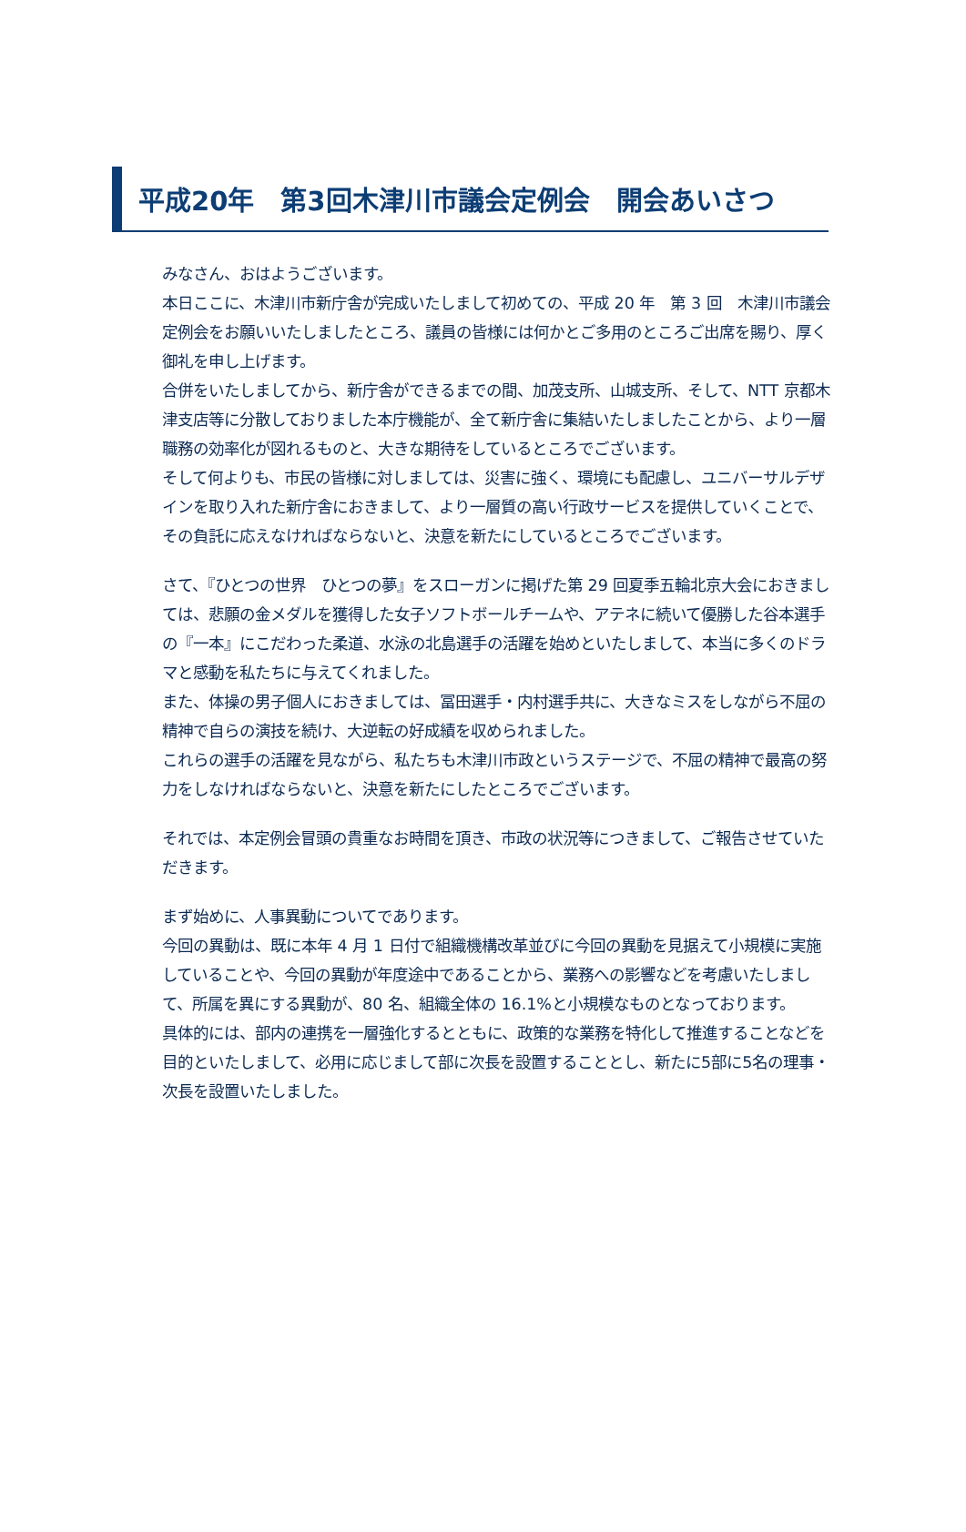平成20年　第3回木津川市議会定例会　開会あいさつ
みなさん、おはようございます。
本日ここに、木津川市新庁舎が完成いたしまして初めての、平成 20 年　第 3 回　木津川市議会定例会をお願いいたしましたところ、議員の皆様には何かとご多用のところご出席を賜り、厚く御礼を申し上げます。
合併をいたしましてから、新庁舎ができるまでの間、加茂支所、山城支所、そして、NTT 京都木津支店等に分散しておりました本庁機能が、全て新庁舎に集結いたしましたことから、より一層職務の効率化が図れるものと、大きな期待をしているところでございます。
そして何よりも、市民の皆様に対しましては、災害に強く、環境にも配慮し、ユニバーサルデザインを取り入れた新庁舎におきまして、より一層質の高い行政サービスを提供していくことで、その負託に応えなければならないと、決意を新たにしているところでございます。
さて、『ひとつの世界　ひとつの夢』をスローガンに掲げた第 29 回夏季五輪北京大会におきましては、悲願の金メダルを獲得した女子ソフトボールチームや、アテネに続いて優勝した谷本選手の『一本』にこだわった柔道、水泳の北島選手の活躍を始めといたしまして、本当に多くのドラマと感動を私たちに与えてくれました。
また、体操の男子個人におきましては、冨田選手・内村選手共に、大きなミスをしながら不屈の精神で自らの演技を続け、大逆転の好成績を収められました。
これらの選手の活躍を見ながら、私たちも木津川市政というステージで、不屈の精神で最高の努力をしなければならないと、決意を新たにしたところでございます。
それでは、本定例会冒頭の貴重なお時間を頂き、市政の状況等につきまして、ご報告させていただきます。
まず始めに、人事異動についてであります。
今回の異動は、既に本年 4 月 1 日付で組織機構改革並びに今回の異動を見据えて小規模に実施していることや、今回の異動が年度途中であることから、業務への影響などを考慮いたしまして、所属を異にする異動が、80 名、組織全体の 16.1%と小規模なものとなっております。
具体的には、部内の連携を一層強化するとともに、政策的な業務を特化して推進することなどを目的といたしまして、必用に応じまして部に次長を設置することとし、新たに5部に5名の理事・次長を設置いたしました。